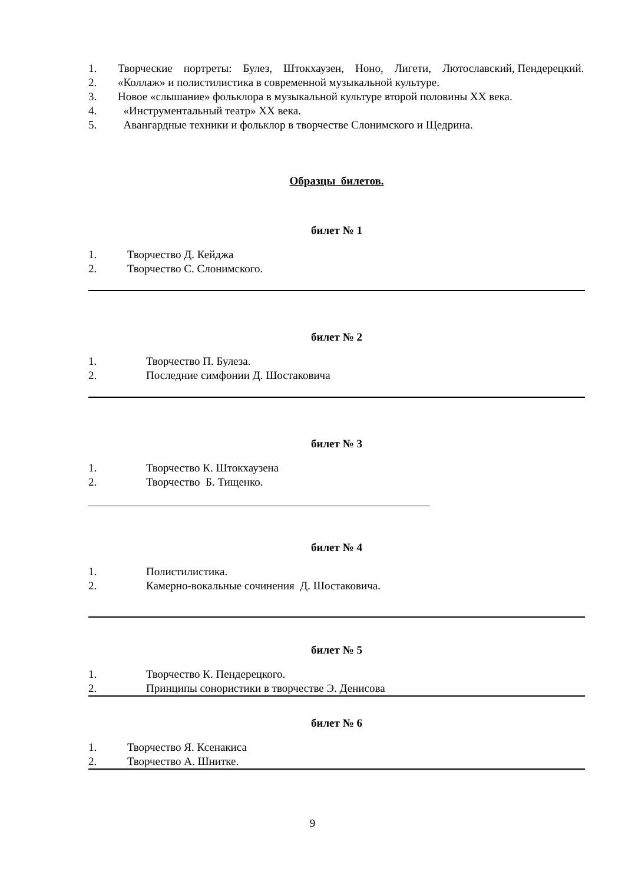1. Творческие портреты: Булез, Штокхаузен, Ноно, Лигети, Лютославский, Пендерецкий.
2. «Коллаж» и полистилистика в современной музыкальной культуре.
3. Новое «слышание» фольклора в музыкальной культуре второй половины XX века.
4. «Инструментальный театр» XX века.
5. Авангардные техники и фольклор в творчестве Слонимского и Щедрина.
Образцы билетов.
билет № 1
1. Творчество Д. Кейджа
2. Творчество С. Слонимского.
билет № 2
1. Творчество П. Булеза.
2. Последние симфонии Д. Шостаковича
билет № 3
1. Творчество К. Штокхаузена
2. Творчество Б. Тищенко.
билет № 4
1. Полистилистика.
2. Камерно-вокальные сочинения Д. Шостаковича.
билет № 5
1. Творчество К. Пендерецкого.
2. Принципы сонористики в творчестве Э. Денисова
билет № 6
1. Творчество Я. Ксенакиса
2. Творчество А. Шнитке.
9